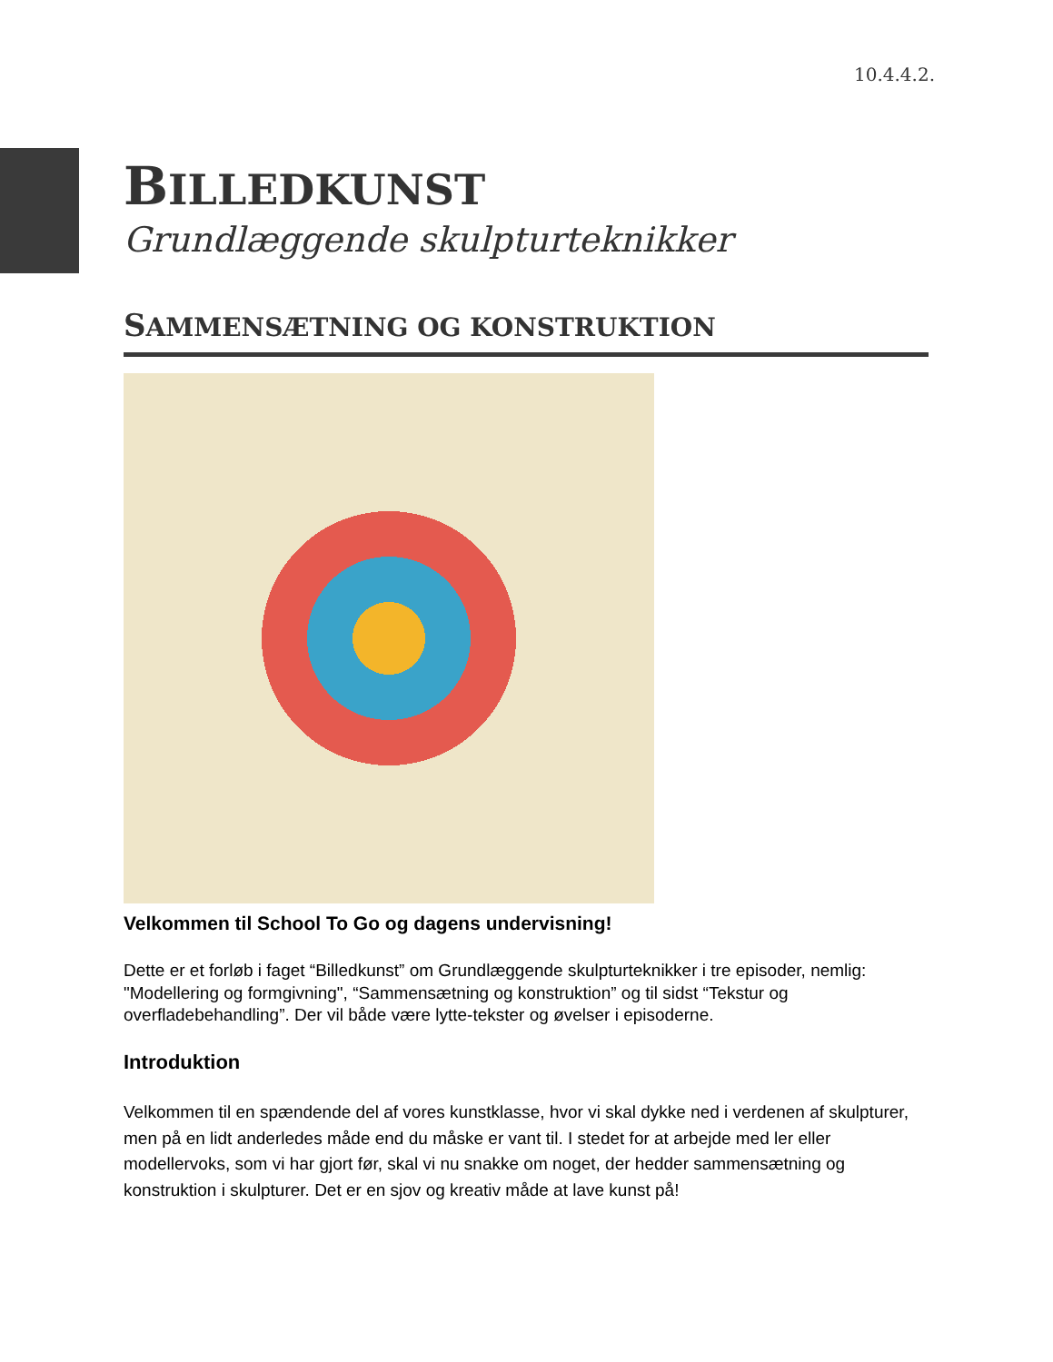10.4.4.2.
BILLEDKUNST
Grundlæggende skulpturteknikker
SAMMENSÆTNING OG KONSTRUKTION
Velkommen til School To Go og dagens undervisning!
Dette er et forløb i faget “Billedkunst” om Grundlæggende skulpturteknikker i tre episoder, nemlig: "Modellering og formgivning", “Sammensætning og konstruktion” og til sidst “Tekstur og overfladebehandling”. Der vil både være lytte-tekster og øvelser i episoderne.
Introduktion
Velkommen til en spændende del af vores kunstklasse, hvor vi skal dykke ned i verdenen af skulpturer, men på en lidt anderledes måde end du måske er vant til. I stedet for at arbejde med ler eller modellervoks, som vi har gjort før, skal vi nu snakke om noget, der hedder sammensætning og konstruktion i skulpturer. Det er en sjov og kreativ måde at lave kunst på!